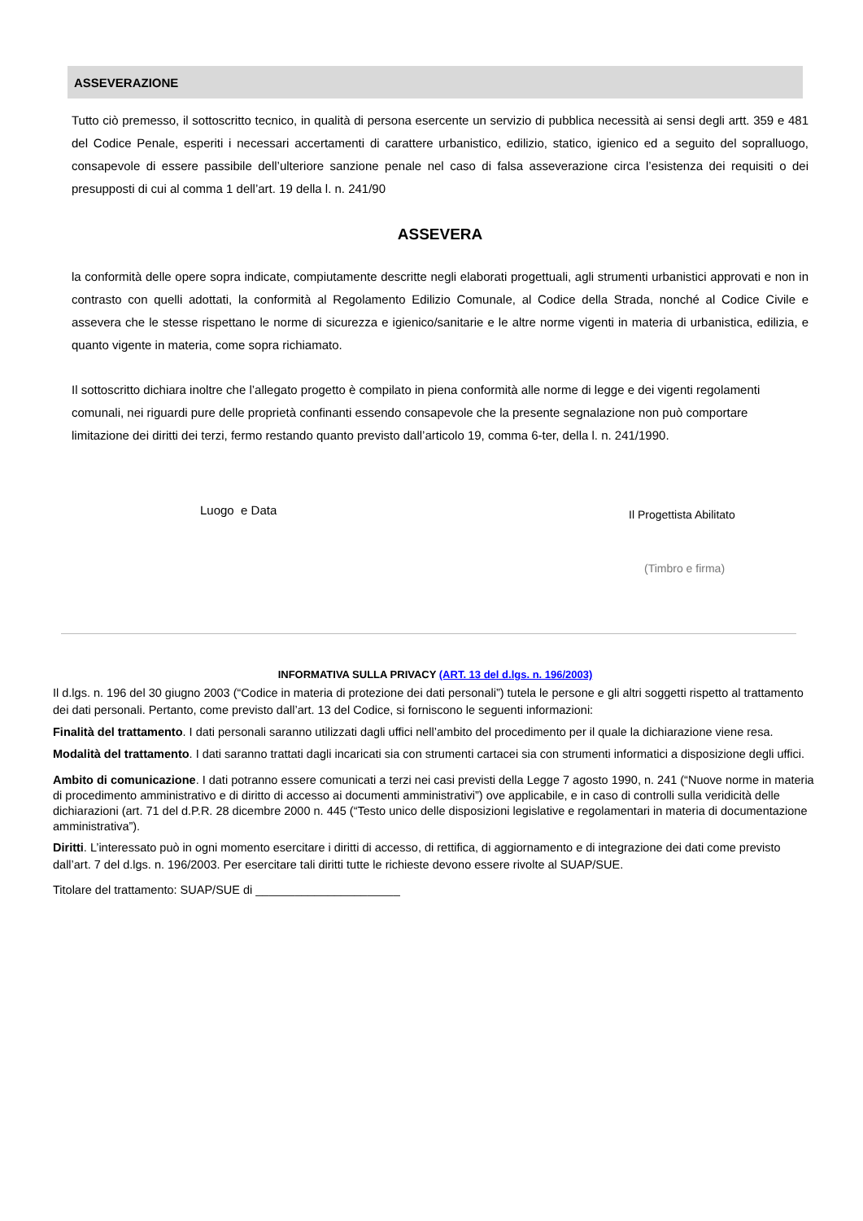ASSEVERAZIONE
Tutto ciò premesso, il sottoscritto tecnico, in qualità di persona esercente un servizio di pubblica necessità ai sensi degli artt. 359 e 481 del Codice Penale, esperiti i necessari accertamenti di carattere urbanistico, edilizio, statico, igienico ed a seguito del sopralluogo, consapevole di essere passibile dell’ulteriore sanzione penale nel caso di falsa asseverazione circa l’esistenza dei requisiti o dei presupposti di cui al comma 1 dell’art. 19 della l. n. 241/90
ASSEVERA
la conformità delle opere sopra indicate, compiutamente descritte negli elaborati progettuali, agli strumenti urbanistici approvati e non in contrasto con quelli adottati, la conformità al Regolamento Edilizio Comunale, al Codice della Strada, nonché al Codice Civile e assevera che le stesse rispettano le norme di sicurezza e igienico/sanitarie e le altre norme vigenti in materia di urbanistica, edilizia, e quanto vigente in materia, come sopra richiamato.
Il sottoscritto dichiara inoltre che l’allegato progetto è compilato in piena conformità alle norme di legge e dei vigenti regolamenti comunali, nei riguardi pure delle proprietà confinanti essendo consapevole che la presente segnalazione non può comportare limitazione dei diritti dei terzi, fermo restando quanto previsto dall’articolo 19, comma 6-ter, della l. n. 241/1990.
Luogo e Data Il Progettista Abilitato
(Timbro e firma)
INFORMATIVA SULLA PRIVACY (ART. 13 del d.lgs. n. 196/2003)
Il d.lgs. n. 196 del 30 giugno 2003 (“Codice in materia di protezione dei dati personali”) tutela le persone e gli altri soggetti rispetto al trattamento dei dati personali. Pertanto, come previsto dall’art. 13 del Codice, si forniscono le seguenti informazioni:
Finalità del trattamento. I dati personali saranno utilizzati dagli uffici nell’ambito del procedimento per il quale la dichiarazione viene resa.
Modalità del trattamento. I dati saranno trattati dagli incaricati sia con strumenti cartacei sia con strumenti informatici a disposizione degli uffici.
Ambito di comunicazione. I dati potranno essere comunicati a terzi nei casi previsti della Legge 7 agosto 1990, n. 241 (“Nuove norme in materia di procedimento amministrativo e di diritto di accesso ai documenti amministrativi”) ove applicabile, e in caso di controlli sulla veridicità delle dichiarazioni (art. 71 del d.P.R. 28 dicembre 2000 n. 445 (“Testo unico delle disposizioni legislative e regolamentari in materia di documentazione amministrativa”).
Diritti. L’interessato può in ogni momento esercitare i diritti di accesso, di rettifica, di aggiornamento e di integrazione dei dati come previsto dall’art. 7 del d.lgs. n. 196/2003. Per esercitare tali diritti tutte le richieste devono essere rivolte al SUAP/SUE.
Titolare del trattamento: SUAP/SUE di ______________________